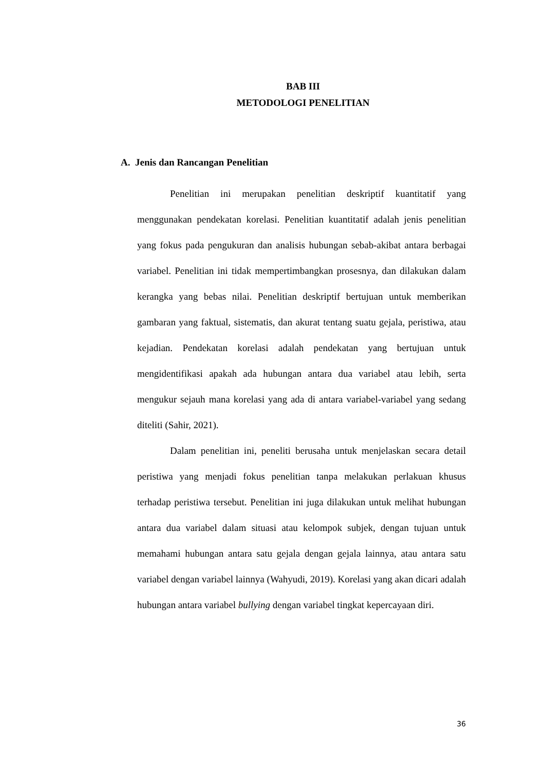BAB III
METODOLOGI PENELITIAN
A. Jenis dan Rancangan Penelitian
Penelitian ini merupakan penelitian deskriptif kuantitatif yang menggunakan pendekatan korelasi. Penelitian kuantitatif adalah jenis penelitian yang fokus pada pengukuran dan analisis hubungan sebab-akibat antara berbagai variabel. Penelitian ini tidak mempertimbangkan prosesnya, dan dilakukan dalam kerangka yang bebas nilai. Penelitian deskriptif bertujuan untuk memberikan gambaran yang faktual, sistematis, dan akurat tentang suatu gejala, peristiwa, atau kejadian. Pendekatan korelasi adalah pendekatan yang bertujuan untuk mengidentifikasi apakah ada hubungan antara dua variabel atau lebih, serta mengukur sejauh mana korelasi yang ada di antara variabel-variabel yang sedang diteliti (Sahir, 2021).
Dalam penelitian ini, peneliti berusaha untuk menjelaskan secara detail peristiwa yang menjadi fokus penelitian tanpa melakukan perlakuan khusus terhadap peristiwa tersebut. Penelitian ini juga dilakukan untuk melihat hubungan antara dua variabel dalam situasi atau kelompok subjek, dengan tujuan untuk memahami hubungan antara satu gejala dengan gejala lainnya, atau antara satu variabel dengan variabel lainnya (Wahyudi, 2019). Korelasi yang akan dicari adalah hubungan antara variabel bullying dengan variabel tingkat kepercayaan diri.
36